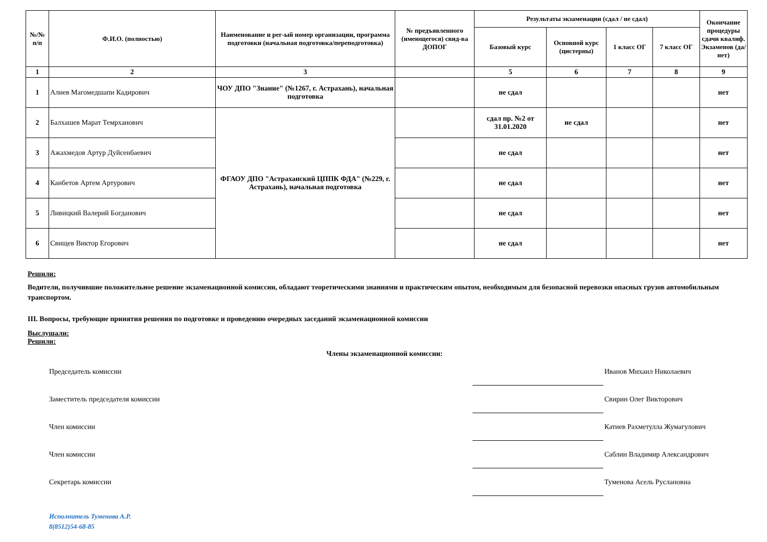| №/№ п/п | Ф.И.О. (полностью) | Наименование и рег-ый номер организации, программа подготовки (начальная подготовка/переподготовка) | № предъявленного (имеющегося) свид-ва ДОПОГ | Результаты экзаменации (сдал / не сдал) | | | | Окончание процедуры сдачи квалиф. Экзаменов (да/ нет) |
| --- | --- | --- | --- | --- | --- | --- | --- | --- |
| | | | | Базовый курс | Основной курс (цистерны) | 1 класс ОГ | 7 класс ОГ | |
| 1 | 2 | 3 | | 5 | 6 | 7 | 8 | 9 |
| 1 | Алиев Магомедшапи Кадирович | ЧОУ ДПО "Знание" (№1267, г. Астрахань), начальная подготовка | | не сдал | | | | нет |
| 2 | Балхашев Марат Темрханович | ФГАОУ ДПО "Астраханский ЦППК ФДА" (№229, г. Астрахань), начальная подготовка | | сдал пр. №2 от 31.01.2020 | не сдал | | | нет |
| 3 | Ажахмедов Артур Дуйсенбаевич | | | не сдал | | | | нет |
| 4 | Канбетов Артем Артурович | | | не сдал | | | | нет |
| 5 | Ливицкий Валерий Богданович | | | не сдал | | | | нет |
| 6 | Свищев Виктор Егорович | | | не сдал | | | | нет |
Решили:
Водители, получившие положительное решение экзаменационной комиссии, обладают теоретическими знаниями и практическим опытом, необходимым для безопасной перевозки опасных грузов автомобильным транспортом.
III. Вопросы, требующие принятия решения по подготовке и проведению очередных заседаний экзаменационной комиссии
Выслушали:
Решили:
Члены экзаменационной комиссии:
Председатель комиссии Иванов Михаил Николаевич
Заместитель председателя комиссии Свирин Олег Викторович
Член комиссии Катиев Рахметулла Жумагулович
Член комиссии Саблин Владимир Александрович
Секретарь комиссии Туменова Асель Руслановна
Исполнитель Туменова А.Р.
8(8512)54-68-85